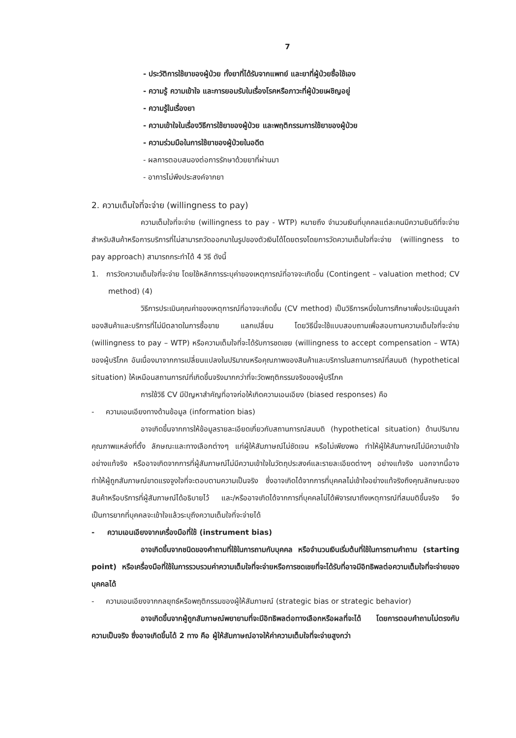7
- ประวัติการใช้ยาของผู้ป่วย ทั้งยาที่ได้รับจากแพทย์ และยาที่ผู้ป่วยซื้อใช้เอง
- ความรู้ ความเข้าใจ และการยอมรับในเรื่องโรคหรือภาวะที่ผู้ป่วยเผชิญอยู่
- ความรู้ในเรื่องยา
- ความเข้าใจในเรื่องวิธีการใช้ยาของผู้ป่วย และพฤติกรรมการใช้ยาของผู้ป่วย
- ความร่วมมือในการใช้ยาของผู้ป่วยในอดีต
- ผลการตอบสนองต่อการรักษาด้วยยาที่ผ่านมา
- อาการไม่พึงประสงค์จากยา
2. ความเต็มใจที่จะจ่าย (willingness to pay)
ความเต็มใจที่จะจ่าย (willingness to pay - WTP) หมายถึง จำนวนเงินที่บุคคลแต่ละคนมีความยินดีที่จะจ่ายสำหรับสินค้าหรือการบริการที่ไม่สามารถวัดออกมาในรูปของตัวเงินได้โดยตรงโดยการวัดความเต็มใจที่จะจ่าย (willingness to pay approach) สามารถกระทำได้ 4 วิธี ดังนี้
1. การวัดความเต็มใจที่จะจ่าย โดยใช้หลักการระบุค่าของเหตุการณ์ที่อาจจะเกิดขึ้น (Contingent – valuation method; CV method) (4)
วิธีการประเมินคุณค่าของเหตุการณ์ที่อาจจะเกิดขึ้น (CV method) เป็นวิธีการหนึ่งในการศึกษาเพื่อประเมินมูลค่าของสินค้าและบริการที่ไม่มีตลาดในการซื้อขาย แลกเปลี่ยน โดยวิธีนี้จะใช้แบบสอบถามเพื่อสอบถามความเต็มใจที่จะจ่าย (willingness to pay – WTP) หรือความเต็มใจที่จะได้รับการชดเชย (willingness to accept compensation – WTA) ของผู้บริโภค อันเนื่องมาจากการเปลี่ยนแปลงในปริมาณหรือคุณภาพของสินค้าและบริการในสถานการณ์ที่สมมติ (hypothetical situation) ให้เหมือนสถานการณ์ที่เกิดขึ้นจริงมากกว่าที่จะวัดพฤติกรรมจริงของผู้บริโภค
การใช้วิธี CV มีปัญหาสำคัญที่อาจก่อให้เกิดความเอนเอียง (biased responses) คือ
- ความเอนเอียงทางด้านข้อมูล (information bias)
อาจเกิดขึ้นจากการให้ข้อมูลรายละเอียดเกี่ยวกับสถานการณ์สมมติ (hypothetical situation) ด้านปริมาณ คุณภาพแหล่งที่ตั้ง ลักษณะและทางเลือกต่างๆ แก่ผู้ให้สัมภาษณ์ไม่ชัดเจน หรือไม่เพียงพอ ทำให้ผู้ให้สัมภาษณ์ไม่มีความเข้าใจอย่างแท้จริง หรืออาจเกิดจากการที่ผู้สัมภาษณ์ไม่มีความเข้าใจในวัตถุประสงค์และรายละเอียดต่างๆ อย่างแท้จริง นอกจากนี้อาจทำให้ผู้ถูกสัมภาษณ์ขาดแรงจูงใจที่จะตอบตามความเป็นจริง ซึ่งอาจเกิดได้จากการที่บุคคลไม่เข้าใจอย่างแท้จริงถึงคุณลักษณะของสินค้าหรือบริการที่ผู้สัมภาษณ์ได้อธิบายไว้ และ/หรืออาจเกิดได้จากการที่บุคคลไม่ได้พิจารณาถึงเหตุการณ์ที่สมมติขึ้นจริง จึงเป็นการยากที่บุคคลจะเข้าใจแล้วระบุถึงความเต็มใจที่จะจ่ายได้
- ความเอนเอียงจากเครื่องมือที่ใช้ (instrument bias)
อาจเกิดขึ้นจากชนิดของคำถามที่ใช้ในการถามกับบุคคล หรือจำนวนเงินเริ่มต้นที่ใช้ในการถามคำถาม (starting point) หรือเครื่องมือที่ใช้ในการรวบรวมค่าความเต็มใจที่จะจ่ายหรือการชดเชยที่จะได้รับที่อาจมีอิทธิพลต่อความเต็มใจที่จะจ่ายของบุคคลได้
- ความเอนเอียงจากกลยุทธ์หรือพฤติกรรมของผู้ให้สัมภาษณ์ (strategic bias or strategic behavior)
อาจเกิดขึ้นจากผู้ถูกสัมภาษณ์พยายามที่จะมีอิทธิพลต่อทางเลือกหรือผลที่จะได้ โดยการตอบคำถามไม่ตรงกับความเป็นจริง ซึ่งอาจเกิดขึ้นได้ 2 ทาง คือ ผู้ให้สัมภาษณ์อาจให้ค่าความเต็มใจที่จะจ่ายสูงกว่า